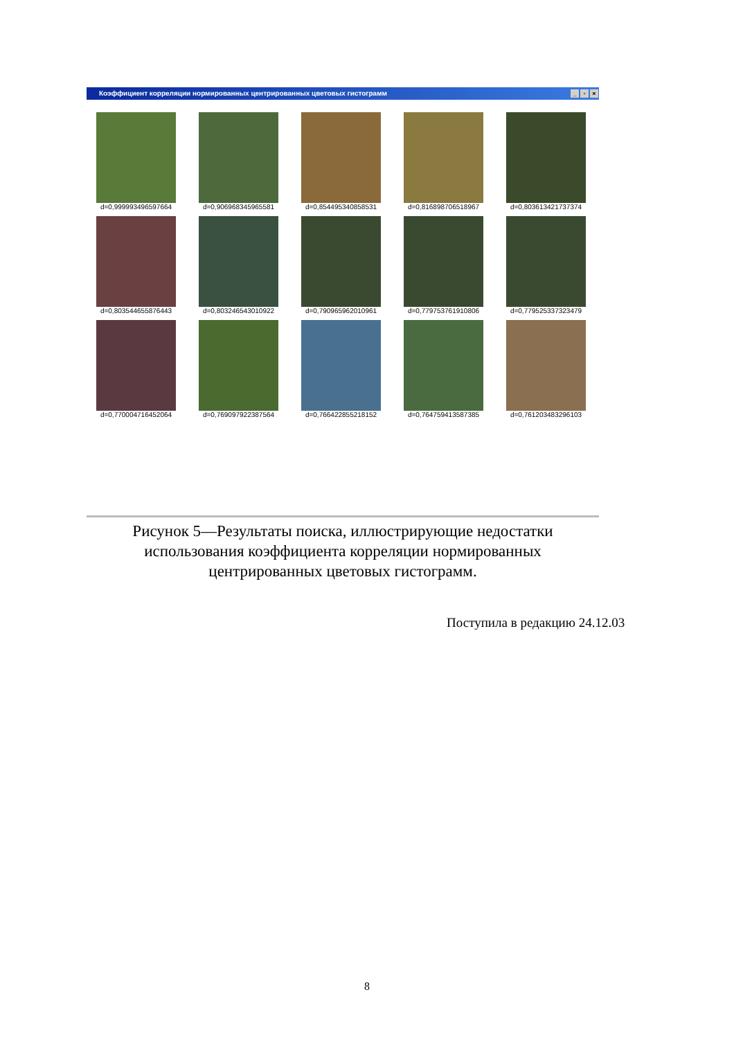Коэффициент корреляции нормированных центрированных цветовых гистограмм _ ▫ ×
d=0,999993496597664
d=0,906968345965581
d=0,854495340858531
d=0,816898706518967
d=0,803613421737374
d=0,803544655876443
d=0,803246543010922
d=0,790965962010961
d=0,779753761910806
d=0,779525337323479
d=0,770004716452064
d=0,769097922387564
d=0,766422855218152
d=0,764759413587385
d=0,761203483296103
Рисунок 5—Результаты поиска, иллюстрирующие недостатки использования коэффициента корреляции нормированных центрированных цветовых гистограмм.
Поступила в редакцию 24.12.03
8